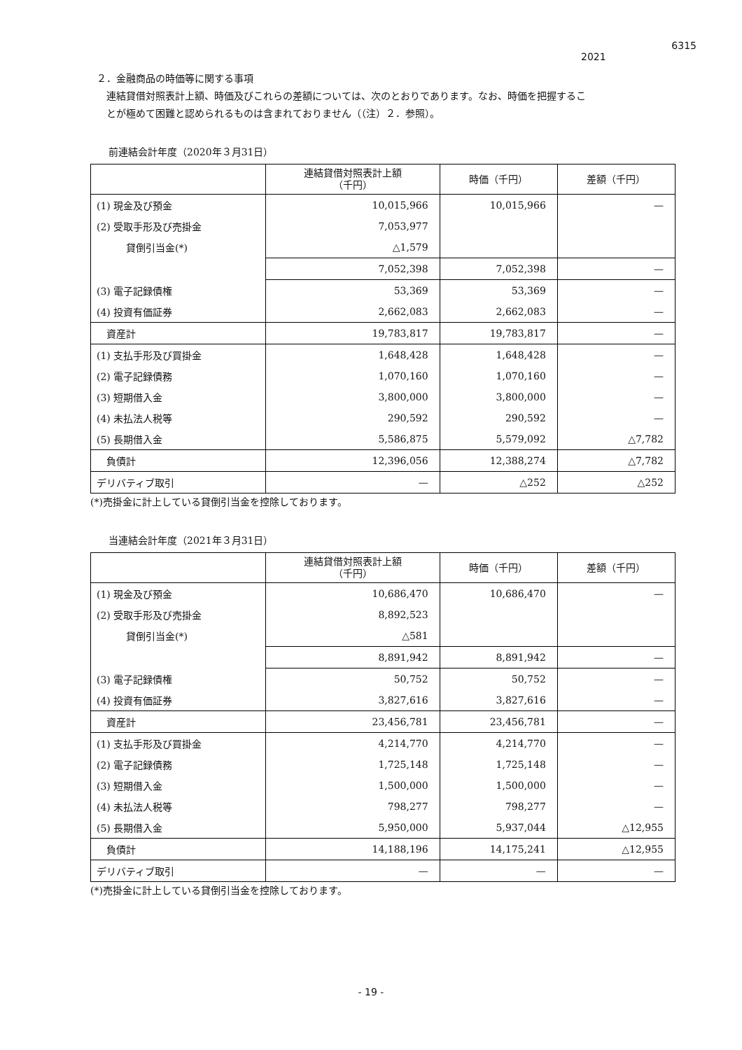6315
2021
２．金融商品の時価等に関する事項
　連結貸借対照表計上額、時価及びこれらの差額については、次のとおりであります。なお、時価を把握するこ
　とが極めて困難と認められるものは含まれておりません（（注）２．参照）。
前連結会計年度（2020年３月31日）
| | 連結貸借対照表計上額 （千円） | 時価（千円） | 差額（千円） |
| --- | --- | --- | --- |
| (1) 現金及び預金 | 10,015,966 | 10,015,966 | — |
| (2) 受取手形及び売掛金 | 7,053,977 | | |
| 貸倒引当金(*) | △1,579 | | |
| | 7,052,398 | 7,052,398 | — |
| (3) 電子記録債権 | 53,369 | 53,369 | — |
| (4) 投資有価証券 | 2,662,083 | 2,662,083 | — |
| 資産計 | 19,783,817 | 19,783,817 | — |
| (1) 支払手形及び買掛金 | 1,648,428 | 1,648,428 | — |
| (2) 電子記録債務 | 1,070,160 | 1,070,160 | — |
| (3) 短期借入金 | 3,800,000 | 3,800,000 | — |
| (4) 未払法人税等 | 290,592 | 290,592 | — |
| (5) 長期借入金 | 5,586,875 | 5,579,092 | △7,782 |
| 負債計 | 12,396,056 | 12,388,274 | △7,782 |
| デリバティブ取引 | — | △252 | △252 |
(*)売掛金に計上している貸倒引当金を控除しております。
当連結会計年度（2021年３月31日）
| | 連結貸借対照表計上額 （千円） | 時価（千円） | 差額（千円） |
| --- | --- | --- | --- |
| (1) 現金及び預金 | 10,686,470 | 10,686,470 | — |
| (2) 受取手形及び売掛金 | 8,892,523 | | |
| 貸倒引当金(*) | △581 | | |
| | 8,891,942 | 8,891,942 | — |
| (3) 電子記録債権 | 50,752 | 50,752 | — |
| (4) 投資有価証券 | 3,827,616 | 3,827,616 | — |
| 資産計 | 23,456,781 | 23,456,781 | — |
| (1) 支払手形及び買掛金 | 4,214,770 | 4,214,770 | — |
| (2) 電子記録債務 | 1,725,148 | 1,725,148 | — |
| (3) 短期借入金 | 1,500,000 | 1,500,000 | — |
| (4) 未払法人税等 | 798,277 | 798,277 | — |
| (5) 長期借入金 | 5,950,000 | 5,937,044 | △12,955 |
| 負債計 | 14,188,196 | 14,175,241 | △12,955 |
| デリバティブ取引 | — | — | — |
(*)売掛金に計上している貸倒引当金を控除しております。
- 19 -